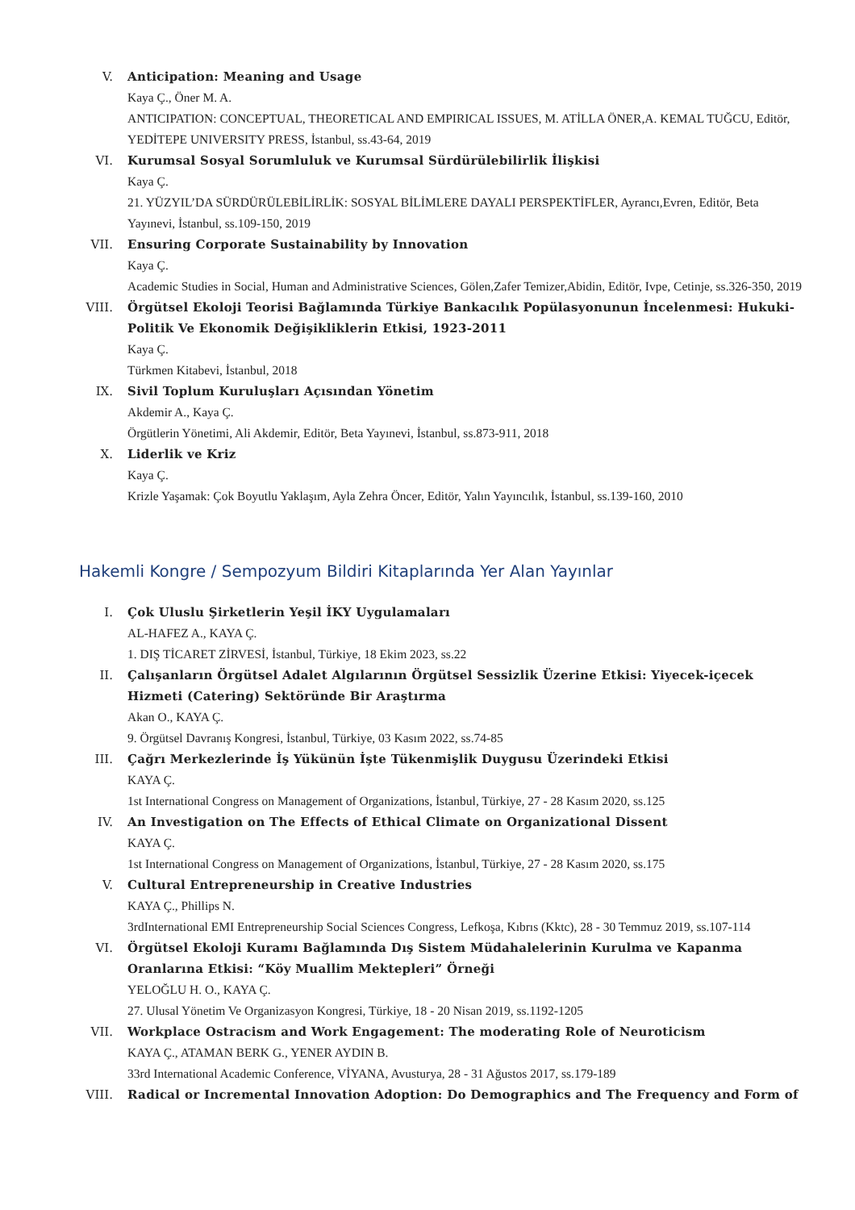V. Anticipation: Meaning and Usage
Kaya Ç., Öner M. A.
ANTICIPATION: CONCEPTUAL, THEORETICAL AND EMPIRICAL ISSUES, M. ATİLLA ÖNER,A. KEMAL TUĞCU, Editör, YEDİTEPE UNIVERSITY PRESS, İstanbul, ss.43-64, 2019
VI. Kurumsal Sosyal Sorumluluk ve Kurumsal Sürdürülebilirlik İlişkisi
Kaya Ç.
21. YÜZYIL’DA SÜRDÜRÜLEBİLİRLİK: SOSYAL BİLİMLERE DAYALI PERSPEKTİFLER, Ayrancı,Evren, Editör, Beta Yayınevi, İstanbul, ss.109-150, 2019
VII. Ensuring Corporate Sustainability by Innovation
Kaya Ç.
Academic Studies in Social, Human and Administrative Sciences, Gölen,Zafer Temizer,Abidin, Editör, Ivpe, Cetinje, ss.326-350, 2019
VIII. Örgütsel Ekoloji Teorisi Bağlamında Türkiye Bankacılık Popülasyonunun İncelenmesi: Hukuki-Politik Ve Ekonomik Değişikliklerin Etkisi, 1923-2011
Kaya Ç.
Türkmen Kitabevi, İstanbul, 2018
IX. Sivil Toplum Kuruluşları Açısından Yönetim
Akdemir A., Kaya Ç.
Örgütlerin Yönetimi, Ali Akdemir, Editör, Beta Yayınevi, İstanbul, ss.873-911, 2018
X. Liderlik ve Kriz
Kaya Ç.
Krizle Yaşamak: Çok Boyutlu Yaklaşım, Ayla Zehra Öncer, Editör, Yalın Yayıncılık, İstanbul, ss.139-160, 2010
Hakemli Kongre / Sempozyum Bildiri Kitaplarında Yer Alan Yayınlar
I. Çok Uluslu Şirketlerin Yeşil İKY Uygulamaları
AL-HAFEZ A., KAYA Ç.
1. DIŞ TİCARET ZİRVESİ, İstanbul, Türkiye, 18 Ekim 2023, ss.22
II. Çalışanların Örgütsel Adalet Algılarının Örgütsel Sessizlik Üzerine Etkisi: Yiyecek-içecek Hizmeti (Catering) Sektöründe Bir Araştırma
Akan O., KAYA Ç.
9. Örgütsel Davranış Kongresi, İstanbul, Türkiye, 03 Kasım 2022, ss.74-85
III. Çağrı Merkezlerinde İş Yükünün İşte Tükenmişlik Duygusu Üzerindeki Etkisi
KAYA Ç.
1st International Congress on Management of Organizations, İstanbul, Türkiye, 27 - 28 Kasım 2020, ss.125
IV. An Investigation on The Effects of Ethical Climate on Organizational Dissent
KAYA Ç.
1st International Congress on Management of Organizations, İstanbul, Türkiye, 27 - 28 Kasım 2020, ss.175
V. Cultural Entrepreneurship in Creative Industries
KAYA Ç., Phillips N.
3rdInternational EMI Entrepreneurship Social Sciences Congress, Lefkoşa, Kıbrıs (Kktc), 28 - 30 Temmuz 2019, ss.107-114
VI. Örgütsel Ekoloji Kuramı Bağlamında Dış Sistem Müdahalelerinin Kurulma ve Kapanma Oranlarına Etkisi: “Köy Muallim Mektepleri” Örneği
YELOĞLU H. O., KAYA Ç.
27. Ulusal Yönetim Ve Organizasyon Kongresi, Türkiye, 18 - 20 Nisan 2019, ss.1192-1205
VII. Workplace Ostracism and Work Engagement: The moderating Role of Neuroticism
KAYA Ç., ATAMAN BERK G., YENER AYDIN B.
33rd International Academic Conference, VİYANA, Avusturya, 28 - 31 Ağustos 2017, ss.179-189
VIII. Radical or Incremental Innovation Adoption: Do Demographics and The Frequency and Form of